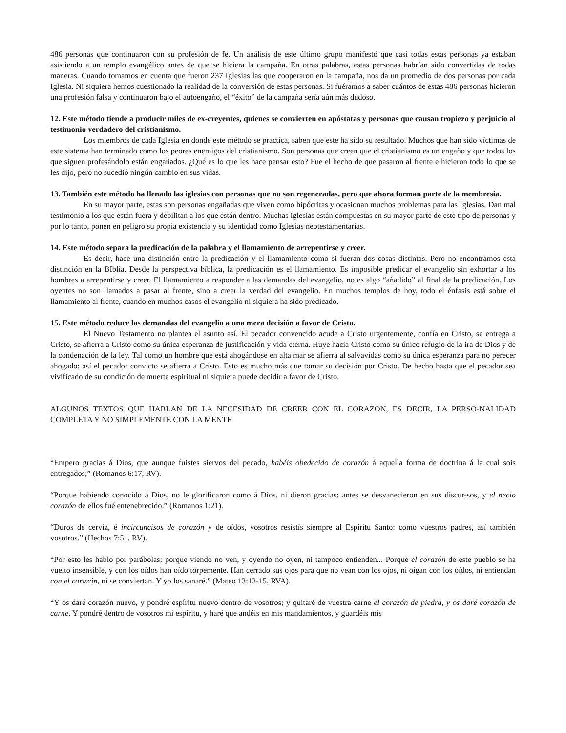486 personas que continuaron con su profesión de fe. Un análisis de este último grupo manifestó que casi todas estas personas ya estaban asistiendo a un templo evangélico antes de que se hiciera la campaña. En otras palabras, estas personas habrían sido convertidas de todas maneras. Cuando tomamos en cuenta que fueron 237 Iglesias las que cooperaron en la campaña, nos da un promedio de dos personas por cada Iglesia. Ni siquiera hemos cuestionado la realidad de la conversión de estas personas. Si fuéramos a saber cuántos de estas 486 personas hicieron una profesión falsa y continuaron bajo el autoengaño, el “éxito” de la campaña sería aún más dudoso.
12. Este método tiende a producir miles de ex-creyentes, quienes se convierten en apóstatas y personas que causan tropiezo y perjuicio al testimonio verdadero del cristianismo.
Los miembros de cada Iglesia en donde este método se practica, saben que este ha sido su resultado. Muchos que han sido víctimas de este sistema han terminado como los peores enemigos del cristianismo. Son personas que creen que el cristianismo es un engaño y que todos los que siguen profesándolo están engañados. ¿Qué es lo que les hace pensar esto? Fue el hecho de que pasaron al frente e hicieron todo lo que se les dijo, pero no sucedió ningún cambio en sus vidas.
13. También este método ha llenado las iglesias con personas que no son regeneradas, pero que ahora forman parte de la membresía.
En su mayor parte, estas son personas engañadas que viven como hipócritas y ocasionan muchos problemas para las Iglesias. Dan mal testimonio a los que están fuera y debilitan a los que están dentro. Muchas iglesias están compuestas en su mayor parte de este tipo de personas y por lo tanto, ponen en peligro su propia existencia y su identidad como Iglesias neotestamentarias.
14. Este método separa la predicación de la palabra y el llamamiento de arrepentirse y creer.
Es decir, hace una distinción entre la predicación y el llamamiento como si fueran dos cosas distintas. Pero no encontramos esta distinción en la BIblia. Desde la perspectiva bíblica, la predicación es el llamamiento. Es imposible predicar el evangelio sin exhortar a los hombres a arrepentirse y creer. El llamamiento a responder a las demandas del evangelio, no es algo “añadido” al final de la predicación. Los oyentes no son llamados a pasar al frente, sino a creer la verdad del evangelio. En muchos templos de hoy, todo el énfasis está sobre el llamamiento al frente, cuando en muchos casos el evangelio ni siquiera ha sido predicado.
15. Este método reduce las demandas del evangelio a una mera decisión a favor de Cristo.
El Nuevo Testamento no plantea el asunto así. El pecador convencido acude a Cristo urgentemente, confía en Cristo, se entrega a Cristo, se afierra a Cristo como su única esperanza de justificación y vida eterna. Huye hacia Cristo como su único refugio de la ira de Dios y de la condenación de la ley. Tal como un hombre que está ahogándose en alta mar se afierra al salvavidas como su única esperanza para no perecer ahogado; así el pecador convicto se afierra a Cristo. Esto es mucho más que tomar su decisión por Cristo. De hecho hasta que el pecador sea vivificado de su condición de muerte espiritual ni siquiera puede decidir a favor de Cristo.
ALGUNOS TEXTOS QUE HABLAN DE LA NECESIDAD DE CREER CON EL CORAZON, ES DECIR, LA PERSO-NALIDAD COMPLETA Y NO SIMPLEMENTE CON LA MENTE
“Empero gracias á Dios, que aunque fuistes siervos del pecado, habéis obedecido de corazón á aquella forma de doctrina á la cual sois entregados;” (Romanos 6:17, RV).
“Porque habiendo conocido á Dios, no le glorificaron como á Dios, ni dieron gracias; antes se desvanecieron en sus discur-sos, y el necio corazón de ellos fué entenebrecido.” (Romanos 1:21).
“Duros de cerviz, é incircuncisos de corazón y de oídos, vosotros resistís siempre al Espíritu Santo: como vuestros padres, así también vosotros.” (Hechos 7:51, RV).
“Por esto les hablo por parábolas; porque viendo no ven, y oyendo no oyen, ni tampoco entienden... Porque el corazón de este pueblo se ha vuelto insensible, y con los oídos han oído torpemente. Han cerrado sus ojos para que no vean con los ojos, ni oigan con los oídos, ni entiendan con el corazón, ni se conviertan. Y yo los sanaré.” (Mateo 13:13-15, RVA).
“Y os daré corazón nuevo, y pondré espíritu nuevo dentro de vosotros; y quitaré de vuestra carne el corazón de piedra, y os daré corazón de carne. Y pondré dentro de vosotros mi espíritu, y haré que andéis en mis mandamientos, y guardéis mis